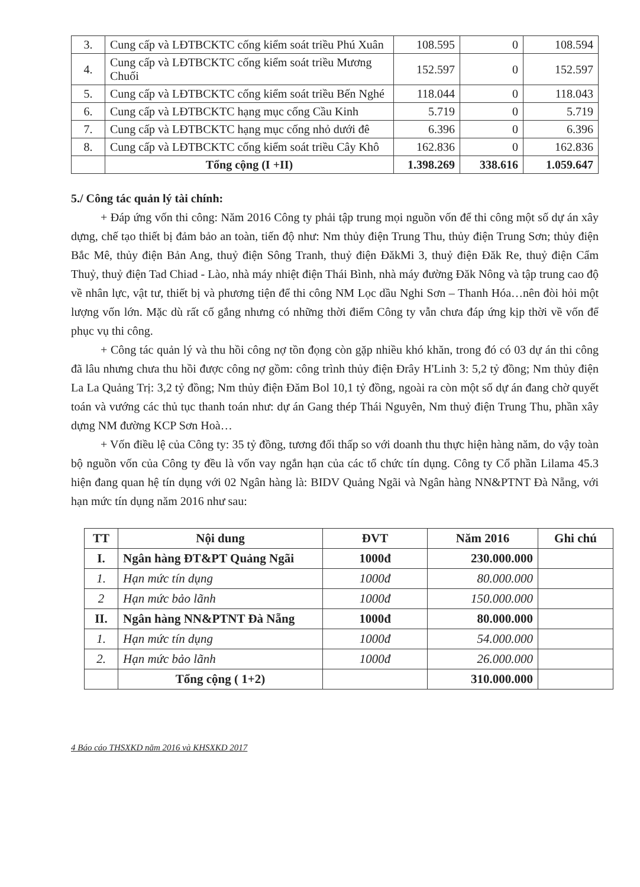| 3. | Cung cấp và LĐTBCKTC cống kiểm soát triều Phú Xuân | 108.595 | 0 | 108.594 |
| 4. | Cung cấp và LĐTBCKTC cống kiểm soát triều Mương Chuối | 152.597 | 0 | 152.597 |
| 5. | Cung cấp và LĐTBCKTC cống kiểm soát triều Bến Nghé | 118.044 | 0 | 118.043 |
| 6. | Cung cấp và LĐTBCKTC hạng mục cống Cầu Kinh | 5.719 | 0 | 5.719 |
| 7. | Cung cấp và LĐTBCKTC hạng mục cống nhỏ dưới đê | 6.396 | 0 | 6.396 |
| 8. | Cung cấp và LĐTBCKTC cống kiểm soát triều Cây Khô | 162.836 | 0 | 162.836 |
| | Tổng cộng (I +II) | 1.398.269 | 338.616 | 1.059.647 |
5./ Công tác quản lý tài chính:
+ Đáp ứng vốn thi công: Năm 2016 Công ty phải tập trung mọi nguồn vốn để thi công một số dự án xây dựng, chế tạo thiết bị đảm bảo an toàn, tiến độ như: Nm thủy điện Trung Thu, thủy điện Trung Sơn; thủy điện Bắc Mê, thủy điện Bản Ang, thuỷ điện Sông Tranh, thuỷ điện ĐăkMi 3, thuỷ điện Đăk Re, thuỷ điện Cẩm Thuỷ, thuỷ điện Tad Chiad - Lào, nhà máy nhiệt điện Thái Bình, nhà máy đường Đăk Nông và tập trung cao độ về nhân lực, vật tư, thiết bị và phương tiện để thi công NM Lọc dầu Nghi Sơn – Thanh Hóa…nên đòi hỏi một lượng vốn lớn. Mặc dù rất cố gắng nhưng có những thời điểm Công ty vẫn chưa đáp ứng kịp thời về vốn để phục vụ thi công.
+ Công tác quản lý và thu hồi công nợ tồn đọng còn gặp nhiều khó khăn, trong đó có 03 dự án thi công đã lâu nhưng chưa thu hồi được công nợ gồm: công trình thủy điện Đrây H'Linh 3: 5,2 tỷ đồng; Nm thủy điện La La Quảng Trị: 3,2 tỷ đồng; Nm thủy điện Đăm Bol 10,1 tỷ đồng, ngoài ra còn một số dự án đang chờ quyết toán và vướng các thủ tục thanh toán như: dự án Gang thép Thái Nguyên, Nm thuỷ điện Trung Thu, phần xây dựng NM đường KCP Sơn Hoà…
+ Vốn điều lệ của Công ty: 35 tỷ đồng, tương đối thấp so với doanh thu thực hiện hàng năm, do vậy toàn bộ nguồn vốn của Công ty đều là vốn vay ngắn hạn của các tổ chức tín dụng. Công ty Cổ phần Lilama 45.3 hiện đang quan hệ tín dụng với 02 Ngân hàng là: BIDV Quảng Ngãi và Ngân hàng NN&PTNT Đà Nẵng, với hạn mức tín dụng năm 2016 như sau:
| TT | Nội dung | ĐVT | Năm 2016 | Ghi chú |
| --- | --- | --- | --- | --- |
| I. | Ngân hàng ĐT&PT Quảng Ngãi | 1000đ | 230.000.000 | |
| 1. | Hạn mức tín dụng | 1000đ | 80.000.000 | |
| 2 | Hạn mức bảo lãnh | 1000đ | 150.000.000 | |
| II. | Ngân hàng NN&PTNT Đà Nẵng | 1000đ | 80.000.000 | |
| 1. | Hạn mức tín dụng | 1000đ | 54.000.000 | |
| 2. | Hạn mức bảo lãnh | 1000đ | 26.000.000 | |
| | Tổng cộng ( 1+2) | | 310.000.000 | |
4 Báo cáo THSXKD năm 2016 và KHSXKD 2017